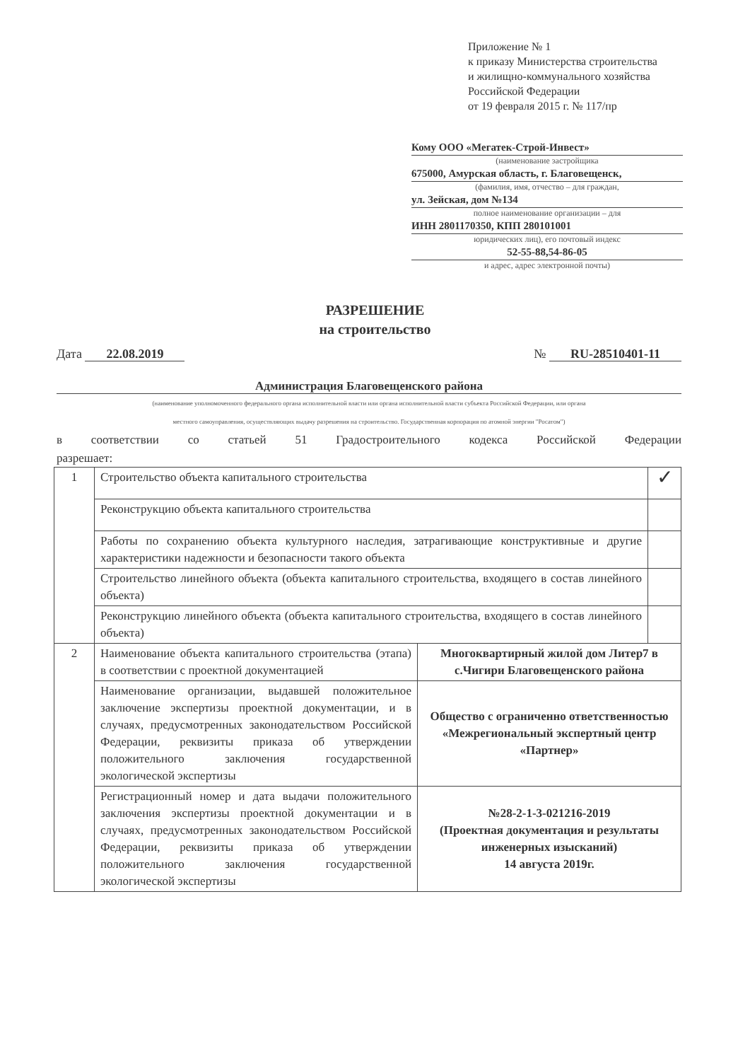Приложение № 1
к приказу Министерства строительства
и жилищно-коммунального хозяйства
Российской Федерации
от 19 февраля 2015 г. № 117/пр
Кому ООО «Мегатек-Строй-Инвест»
(наименование застройщика
675000, Амурская область, г. Благовещенск,
(фамилия, имя, отчество – для граждан,
ул. Зейская, дом №134
полное наименование организации – для
ИНН 2801170350, КПП 280101001
юридических лиц), его почтовый индекс
52-55-88,54-86-05
и адрес, адрес электронной почты)
РАЗРЕШЕНИЕ
на строительство
Дата 22.08.2019 № RU-28510401-11
Администрация Благовещенского района
(наименование уполномоченного федерального органа исполнительной власти или органа исполнительной власти субъекта Российской Федерации, или органа
местного самоуправления, осуществляющих выдачу разрешения на строительство. Государственная корпорация по атомной энергии "Росатом")
в соответствии со статьей 51 Градостроительного кодекса Российской Федерации
разрешает:
| 1 | Строительство объекта капитального строительства | | ✓ |
| | Реконструкцию объекта капитального строительства | | |
| | Работы по сохранению объекта культурного наследия, затрагивающие конструктивные и другие характеристики надежности и безопасности такого объекта | | |
| | Строительство линейного объекта (объекта капитального строительства, входящего в состав линейного объекта) | | |
| | Реконструкцию линейного объекта (объекта капитального строительства, входящего в состав линейного объекта) | | |
| 2 | Наименование объекта капитального строительства (этапа) в соответствии с проектной документацией | Многоквартирный жилой дом Литер7 в с.Чигири Благовещенского района | |
| | Наименование организации, выдавшей положительное заключение экспертизы проектной документации, и в случаях, предусмотренных законодательством Российской Федерации, реквизиты приказа об утверждении положительного заключения государственной экологической экспертизы | Общество с ограниченно ответственностью «Межрегиональный экспертный центр «Партнер» | |
| | Регистрационный номер и дата выдачи положительного заключения экспертизы проектной документации и в случаях, предусмотренных законодательством Российской Федерации, реквизиты приказа об утверждении положительного заключения государственной экологической экспертизы | №28-2-1-3-021216-2019 (Проектная документация и результаты инженерных изысканий) 14 августа 2019г. | |